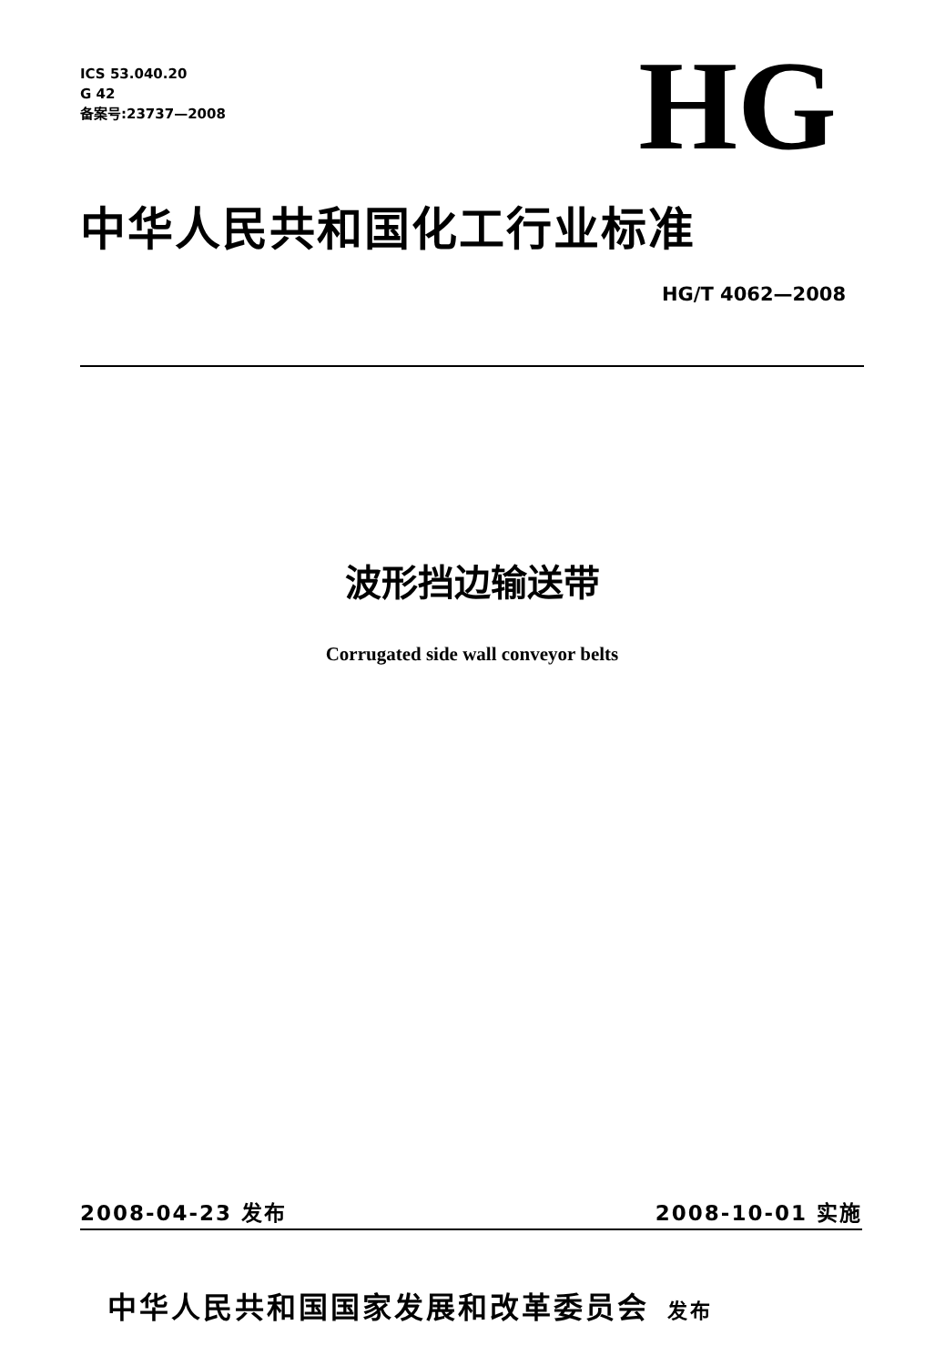ICS 53.040.20
G 42
备案号:23737—2008
HG
中华人民共和国化工行业标准
HG/T 4062—2008
波形挡边输送带
Corrugated side wall conveyor belts
2008-04-23 发布 2008-10-01 实施
中华人民共和国国家发展和改革委员会 发布